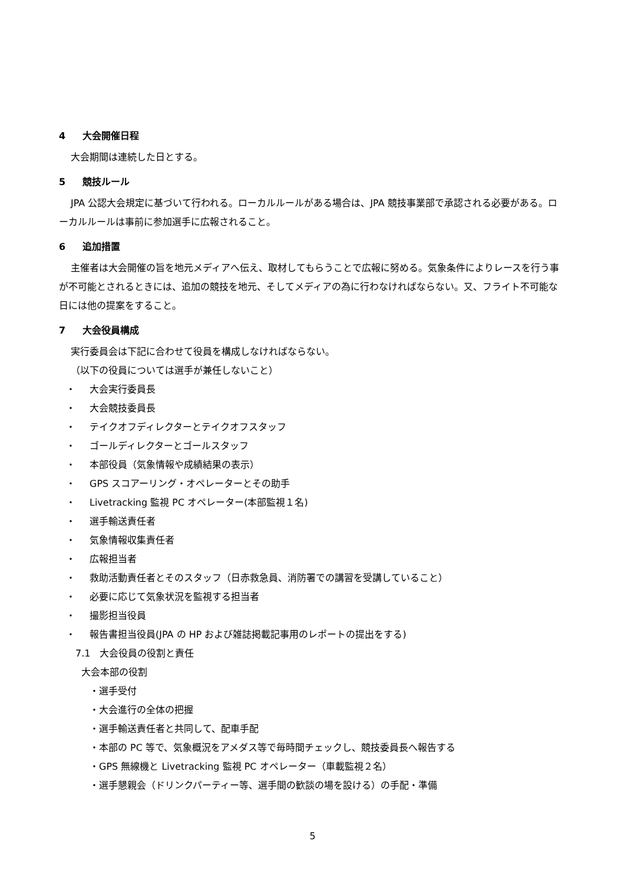4 大会開催日程
大会期間は連続した日とする。
5 競技ルール
JPA 公認大会規定に基づいて行われる。ローカルルールがある場合は、JPA 競技事業部で承認される必要がある。ローカルルールは事前に参加選手に広報されること。
6 追加措置
主催者は大会開催の旨を地元メディアへ伝え、取材してもらうことで広報に努める。気象条件によりレースを行う事が不可能とされるときには、追加の競技を地元、そしてメディアの為に行わなければならない。又、フライト不可能な日には他の提案をすること。
7 大会役員構成
実行委員会は下記に合わせて役員を構成しなければならない。
（以下の役員については選手が兼任しないこと）
・ 大会実行委員長
・ 大会競技委員長
・ テイクオフディレクターとテイクオフスタッフ
・ ゴールディレクターとゴールスタッフ
・ 本部役員（気象情報や成績結果の表示）
・ GPS スコアーリング・オペレーターとその助手
・ Livetracking 監視 PC オペレーター(本部監視１名)
・ 選手輸送責任者
・ 気象情報収集責任者
・ 広報担当者
・ 救助活動責任者とそのスタッフ（日赤救急員、消防署での講習を受講していること）
・ 必要に応じて気象状況を監視する担当者
・ 撮影担当役員
・ 報告書担当役員(JPA の HP および雑誌掲載記事用のレポートの提出をする)
7.1　大会役員の役割と責任
大会本部の役割
・選手受付
・大会進行の全体の把握
・選手輸送責任者と共同して、配車手配
・本部の PC 等で、気象概況をアメダス等で毎時間チェックし、競技委員長へ報告する
・GPS 無線機と Livetracking 監視 PC オペレーター（車載監視２名）
・選手懇親会（ドリンクパーティー等、選手間の歓談の場を設ける）の手配・準備
5